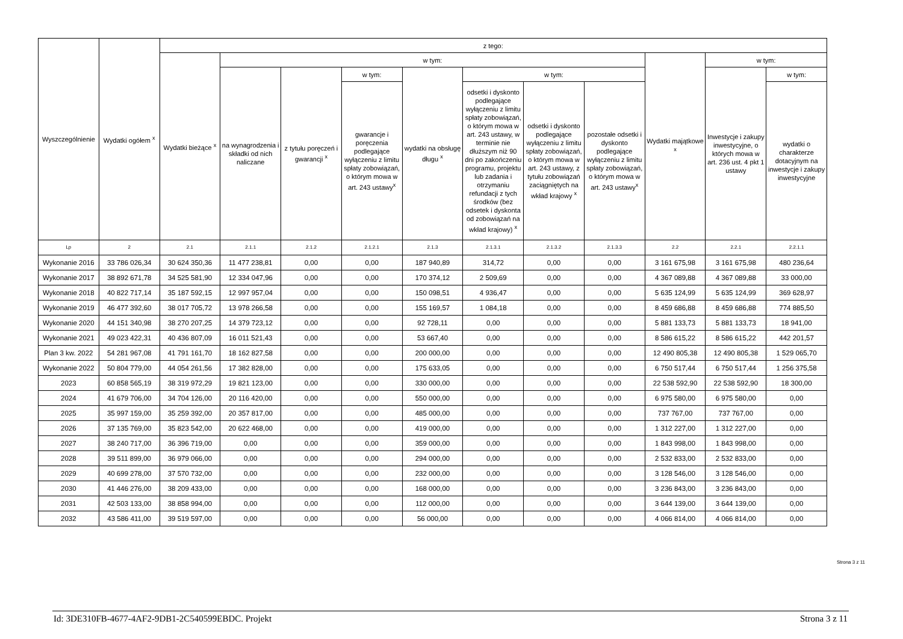| Wyszczególnienie | Wydatki ogółem <sup>x</sup> | z tego: | | | | | | | | | | |
| --- | --- | --- | --- | --- | --- | --- | --- | --- | --- | --- | --- | --- |
| | | Wydatki bieżące <sup>x</sup> | w tym: | | | | | | | Wydatki majątkowe <sup>x</sup> | w tym: | |
| | | | na wynagrodzenia i składki od nich naliczane | z tytułu poręczeń i gwarancji <sup>x</sup> | w tym: | wydatki na obsługę długu <sup>x</sup> | w tym: | | | | Inwestycje i zakupy inwestycyjne, o których mowa w art. 236 ust. 4 pkt 1 ustawy | w tym: |
| | | | | | gwarancje i poręczenia podlegające wyłączeniu z limitu spłaty zobowiązań, o którym mowa w art. 243 ustawy<sup>x</sup> | | odsetki i dyskonto podlegające wyłączeniu z limitu spłaty zobowiązań, o którym mowa w art. 243 ustawy, w terminie nie dłuższym niż 90 dni po zakończeniu programu, projektu lub zadania i otrzymaniu refundacji z tych środków (bez odsetek i dyskonta od zobowiązań na wkład krajowy) <sup>x</sup> | odsetki i dyskonto podlegające wyłączeniu z limitu spłaty zobowiązań, o którym mowa w art. 243 ustawy, z tytułu zobowiązań zaciągniętych na wkład krajowy <sup>x</sup> | pozostałe odsetki i dyskonto podlegające wyłączeniu z limitu spłaty zobowiązań, o którym mowa w art. 243 ustawy<sup>x</sup> | | | wydatki o charakterze dotacyjnym na inwestycje i zakupy inwestycyjne |
| Lp | 2 | 2.1 | 2.1.1 | 2.1.2 | 2.1.2.1 | 2.1.3 | 2.1.3.1 | 2.1.3.2 | 2.1.3.3 | 2.2 | 2.2.1 | 2.2.1.1 |
| Wykonanie 2016 | 33 786 026,34 | 30 624 350,36 | 11 477 238,81 | 0,00 | 0,00 | 187 940,89 | 314,72 | 0,00 | 0,00 | 3 161 675,98 | 3 161 675,98 | 480 236,64 |
| Wykonanie 2017 | 38 892 671,78 | 34 525 581,90 | 12 334 047,96 | 0,00 | 0,00 | 170 374,12 | 2 509,69 | 0,00 | 0,00 | 4 367 089,88 | 4 367 089,88 | 33 000,00 |
| Wykonanie 2018 | 40 822 717,14 | 35 187 592,15 | 12 997 957,04 | 0,00 | 0,00 | 150 098,51 | 4 936,47 | 0,00 | 0,00 | 5 635 124,99 | 5 635 124,99 | 369 628,97 |
| Wykonanie 2019 | 46 477 392,60 | 38 017 705,72 | 13 978 266,58 | 0,00 | 0,00 | 155 169,57 | 1 084,18 | 0,00 | 0,00 | 8 459 686,88 | 8 459 686,88 | 774 885,50 |
| Wykonanie 2020 | 44 151 340,98 | 38 270 207,25 | 14 379 723,12 | 0,00 | 0,00 | 92 728,11 | 0,00 | 0,00 | 0,00 | 5 881 133,73 | 5 881 133,73 | 18 941,00 |
| Wykonanie 2021 | 49 023 422,31 | 40 436 807,09 | 16 011 521,43 | 0,00 | 0,00 | 53 667,40 | 0,00 | 0,00 | 0,00 | 8 586 615,22 | 8 586 615,22 | 442 201,57 |
| Plan 3 kw. 2022 | 54 281 967,08 | 41 791 161,70 | 18 162 827,58 | 0,00 | 0,00 | 200 000,00 | 0,00 | 0,00 | 0,00 | 12 490 805,38 | 12 490 805,38 | 1 529 065,70 |
| Wykonanie 2022 | 50 804 779,00 | 44 054 261,56 | 17 382 828,00 | 0,00 | 0,00 | 175 633,05 | 0,00 | 0,00 | 0,00 | 6 750 517,44 | 6 750 517,44 | 1 256 375,58 |
| 2023 | 60 858 565,19 | 38 319 972,29 | 19 821 123,00 | 0,00 | 0,00 | 330 000,00 | 0,00 | 0,00 | 0,00 | 22 538 592,90 | 22 538 592,90 | 18 300,00 |
| 2024 | 41 679 706,00 | 34 704 126,00 | 20 116 420,00 | 0,00 | 0,00 | 550 000,00 | 0,00 | 0,00 | 0,00 | 6 975 580,00 | 6 975 580,00 | 0,00 |
| 2025 | 35 997 159,00 | 35 259 392,00 | 20 357 817,00 | 0,00 | 0,00 | 485 000,00 | 0,00 | 0,00 | 0,00 | 737 767,00 | 737 767,00 | 0,00 |
| 2026 | 37 135 769,00 | 35 823 542,00 | 20 622 468,00 | 0,00 | 0,00 | 419 000,00 | 0,00 | 0,00 | 0,00 | 1 312 227,00 | 1 312 227,00 | 0,00 |
| 2027 | 38 240 717,00 | 36 396 719,00 | 0,00 | 0,00 | 0,00 | 359 000,00 | 0,00 | 0,00 | 0,00 | 1 843 998,00 | 1 843 998,00 | 0,00 |
| 2028 | 39 511 899,00 | 36 979 066,00 | 0,00 | 0,00 | 0,00 | 294 000,00 | 0,00 | 0,00 | 0,00 | 2 532 833,00 | 2 532 833,00 | 0,00 |
| 2029 | 40 699 278,00 | 37 570 732,00 | 0,00 | 0,00 | 0,00 | 232 000,00 | 0,00 | 0,00 | 0,00 | 3 128 546,00 | 3 128 546,00 | 0,00 |
| 2030 | 41 446 276,00 | 38 209 433,00 | 0,00 | 0,00 | 0,00 | 168 000,00 | 0,00 | 0,00 | 0,00 | 3 236 843,00 | 3 236 843,00 | 0,00 |
| 2031 | 42 503 133,00 | 38 858 994,00 | 0,00 | 0,00 | 0,00 | 112 000,00 | 0,00 | 0,00 | 0,00 | 3 644 139,00 | 3 644 139,00 | 0,00 |
| 2032 | 43 586 411,00 | 39 519 597,00 | 0,00 | 0,00 | 0,00 | 56 000,00 | 0,00 | 0,00 | 0,00 | 4 066 814,00 | 4 066 814,00 | 0,00 |
Strona 3 z 11
Id: 3DE310FB-4677-4AF2-9DB1-2C540599EBDC. Projekt Strona 3 z 11